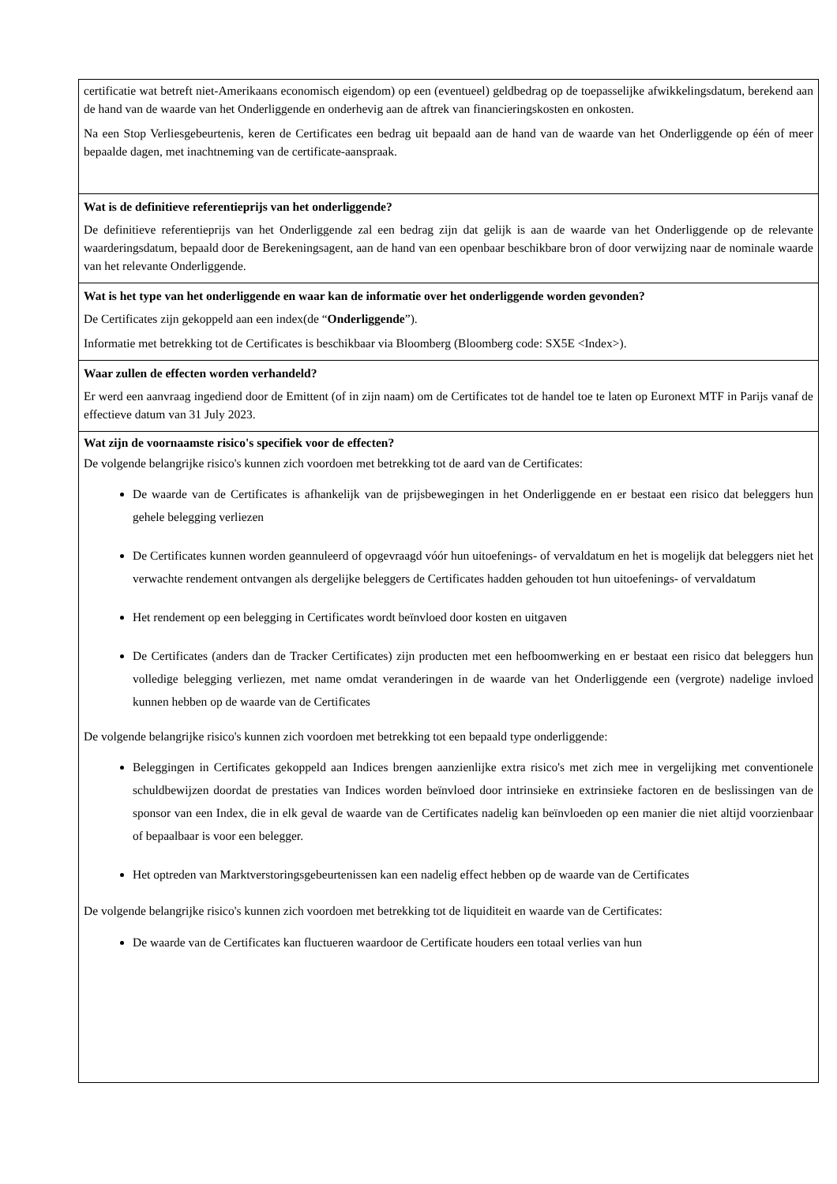| certificatie wat betreft niet-Amerikaans economisch eigendom) op een (eventueel) geldbedrag op de toepasselijke afwikkelingsdatum, berekend aan de hand van de waarde van het Onderliggende en onderhevig aan de aftrek van financieringskosten en onkosten. Na een Stop Verliesgebeurtenis, keren de Certificates een bedrag uit bepaald aan de hand van de waarde van het Onderliggende op één of meer bepaalde dagen, met inachtneming van de certificate-aanspraak. |
| Wat is de definitieve referentieprijs van het onderliggende? De definitieve referentieprijs van het Onderliggende zal een bedrag zijn dat gelijk is aan de waarde van het Onderliggende op de relevante waarderingsdatum, bepaald door de Berekeningsagent, aan de hand van een openbaar beschikbare bron of door verwijzing naar de nominale waarde van het relevante Onderliggende. |
| Wat is het type van het onderliggende en waar kan de informatie over het onderliggende worden gevonden? De Certificates zijn gekoppeld aan een index(de “ Onderliggende ”). Informatie met betrekking tot de Certificates is beschikbaar via Bloomberg (Bloomberg code: SX5E <Index>). |
| Waar zullen de effecten worden verhandeld? Er werd een aanvraag ingediend door de Emittent (of in zijn naam) om de Certificates tot de handel toe te laten op Euronext MTF in Parijs vanaf de effectieve datum van 31 July 2023. |
| Wat zijn de voornaamste risico's specifiek voor de effecten? De volgende belangrijke risico's kunnen zich voordoen met betrekking tot de aard van de Certificates: De waarde van de Certificates is afhankelijk van de prijsbewegingen in het Onderliggende en er bestaat een risico dat beleggers hun gehele belegging verliezen De Certificates kunnen worden geannuleerd of opgevraagd vóór hun uitoefenings- of vervaldatum en het is mogelijk dat beleggers niet het verwachte rendement ontvangen als dergelijke beleggers de Certificates hadden gehouden tot hun uitoefenings- of vervaldatum Het rendement op een belegging in Certificates wordt beïnvloed door kosten en uitgaven De Certificates (anders dan de Tracker Certificates) zijn producten met een hefboomwerking en er bestaat een risico dat beleggers hun volledige belegging verliezen, met name omdat veranderingen in de waarde van het Onderliggende een (vergrote) nadelige invloed kunnen hebben op de waarde van de Certificates De volgende belangrijke risico's kunnen zich voordoen met betrekking tot een bepaald type onderliggende: Beleggingen in Certificates gekoppeld aan Indices brengen aanzienlijke extra risico's met zich mee in vergelijking met conventionele schuldbewijzen doordat de prestaties van Indices worden beïnvloed door intrinsieke en extrinsieke factoren en de beslissingen van de sponsor van een Index, die in elk geval de waarde van de Certificates nadelig kan beïnvloeden op een manier die niet altijd voorzienbaar of bepaalbaar is voor een belegger. Het optreden van Marktverstoringsgebeurtenissen kan een nadelig effect hebben op de waarde van de Certificates De volgende belangrijke risico's kunnen zich voordoen met betrekking tot de liquiditeit en waarde van de Certificates: De waarde van de Certificates kan fluctueren waardoor de Certificate houders een totaal verlies van hun |